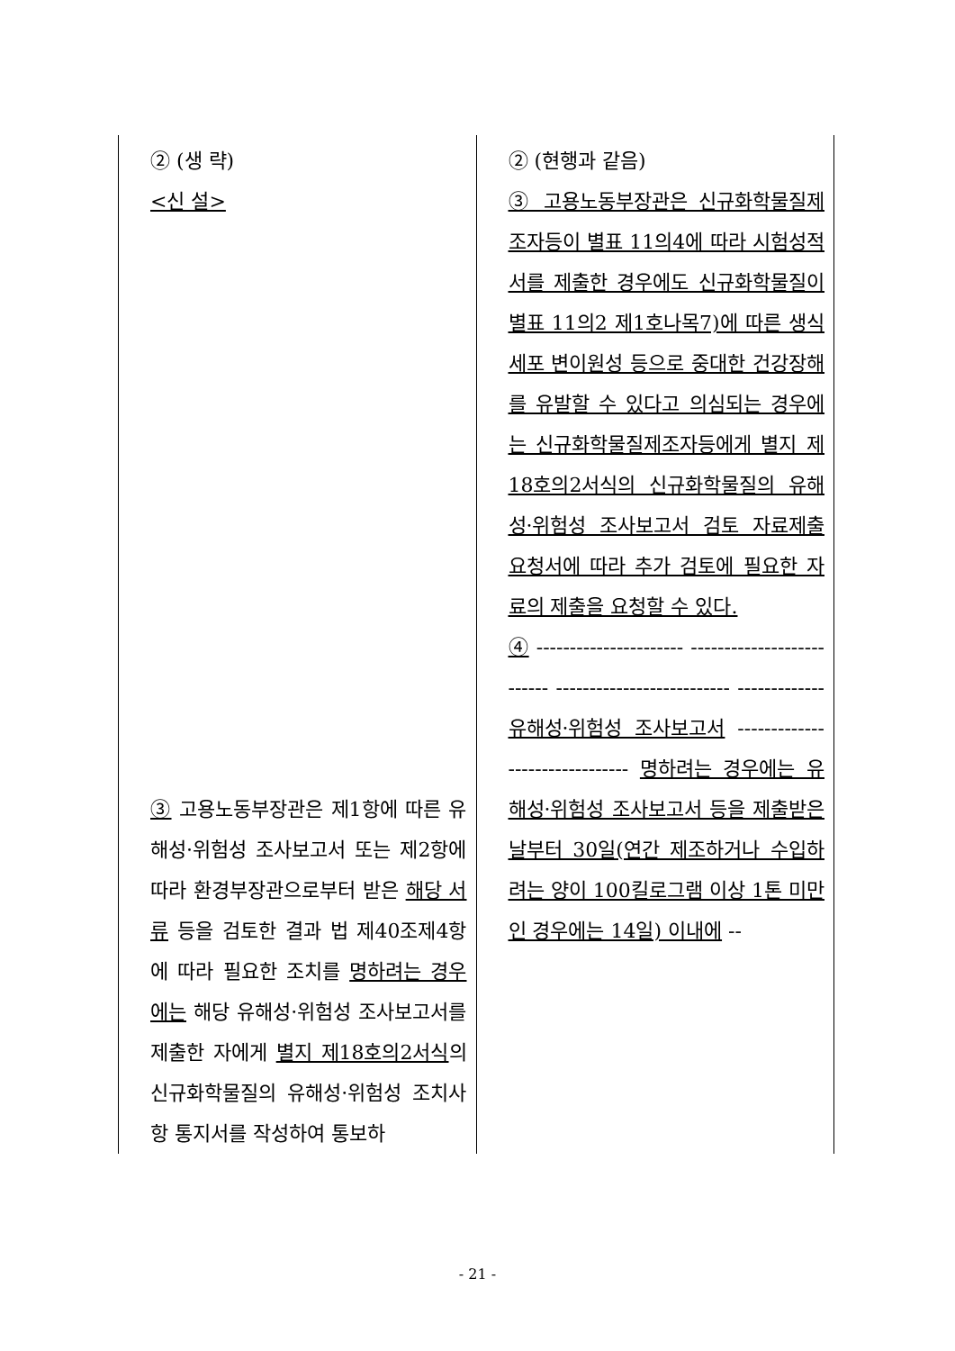| ② (생 략) <신 설> ③ 고용노동부장관은 제1항에 따른 유해성·위험성 조사보고서 또는 제2항에 따라 환경부장관으로부터 받은 해당 서류 등을 검토한 결과 법 제40조제4항에 따라 필요한 조치를 명하려는 경우에는 해당 유해성·위험성 조사보고서를 제출한 자에게 별지 제18호의2서식 의 신규화학물질의 유해성·위험성 조치사항 통지서를 작성하여 통보하 | ② (현행과 같음) ③ 고용노동부장관은 신규화학물질제조자등이 별표 11의4에 따라 시험성적서를 제출한 경우에도 신규화학물질이 별표 11의2 제1호나목7)에 따른 생식세포 변이원성 등으로 중대한 건강장해를 유발할 수 있다고 의심되는 경우에는 신규화학물질제조자등에게 별지 제18호의2서식의 신규화학물질의 유해성·위험성 조사보고서 검토 자료제출 요청서에 따라 추가 검토에 필요한 자료의 제출을 요청할 수 있다. ④ ---------------------- -------------------------- -------------------------- ------------- 유해성·위험성 조사보고서 ------------- ------------------ 명하려는 경우에는 유해성·위험성 조사보고서 등을 제출받은 날부터 30일(연간 제조하거나 수입하려는 양이 100킬로그램 이상 1톤 미만인 경우에는 14일) 이내에 -- |
- 21 -